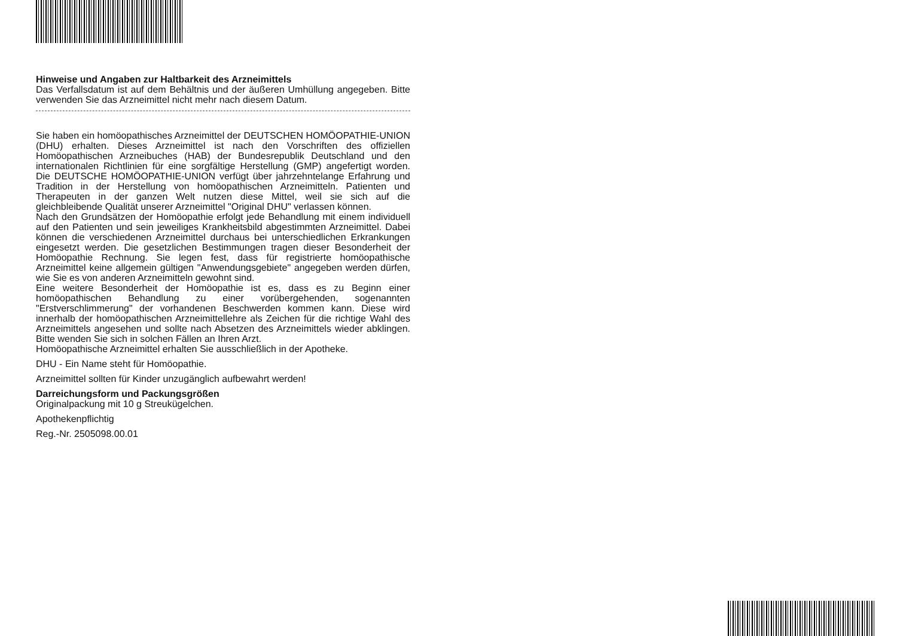Hinweise und Angaben zur Haltbarkeit des Arzneimittels
Das Verfallsdatum ist auf dem Behältnis und der äußeren Umhüllung angegeben. Bitte verwenden Sie das Arzneimittel nicht mehr nach diesem Datum.
Sie haben ein homöopathisches Arzneimittel der DEUTSCHEN HOMÖOPATHIE-UNION (DHU) erhalten. Dieses Arzneimittel ist nach den Vorschriften des offiziellen Homöopathischen Arzneibuches (HAB) der Bundesrepublik Deutschland und den internationalen Richtlinien für eine sorgfältige Herstellung (GMP) angefertigt worden. Die DEUTSCHE HOMÖOPATHIE-UNION verfügt über jahrzehntelange Erfahrung und Tradition in der Herstellung von homöopathischen Arzneimitteln. Patienten und Therapeuten in der ganzen Welt nutzen diese Mittel, weil sie sich auf die gleichbleibende Qualität unserer Arzneimittel "Original DHU" verlassen können.
Nach den Grundsätzen der Homöopathie erfolgt jede Behandlung mit einem individuell auf den Patienten und sein jeweiliges Krankheitsbild abgestimmten Arzneimittel. Dabei können die verschiedenen Arzneimittel durchaus bei unterschiedlichen Erkrankungen eingesetzt werden. Die gesetzlichen Bestimmungen tragen dieser Besonderheit der Homöopathie Rechnung. Sie legen fest, dass für registrierte homöopathische Arzneimittel keine allgemein gültigen "Anwendungsgebiete" angegeben werden dürfen, wie Sie es von anderen Arzneimitteln gewohnt sind.
Eine weitere Besonderheit der Homöopathie ist es, dass es zu Beginn einer homöopathischen Behandlung zu einer vorübergehenden, sogenannten "Erstverschlimmerung" der vorhandenen Beschwerden kommen kann. Diese wird innerhalb der homöopathischen Arzneimittellehre als Zeichen für die richtige Wahl des Arzneimittels angesehen und sollte nach Absetzen des Arzneimittels wieder abklingen. Bitte wenden Sie sich in solchen Fällen an Ihren Arzt.
Homöopathische Arzneimittel erhalten Sie ausschließlich in der Apotheke.
DHU - Ein Name steht für Homöopathie.
Arzneimittel sollten für Kinder unzugänglich aufbewahrt werden!
Darreichungsform und Packungsgrößen
Originalpackung mit 10 g Streukügelchen.
Apothekenpflichtig
Reg.-Nr. 2505098.00.01